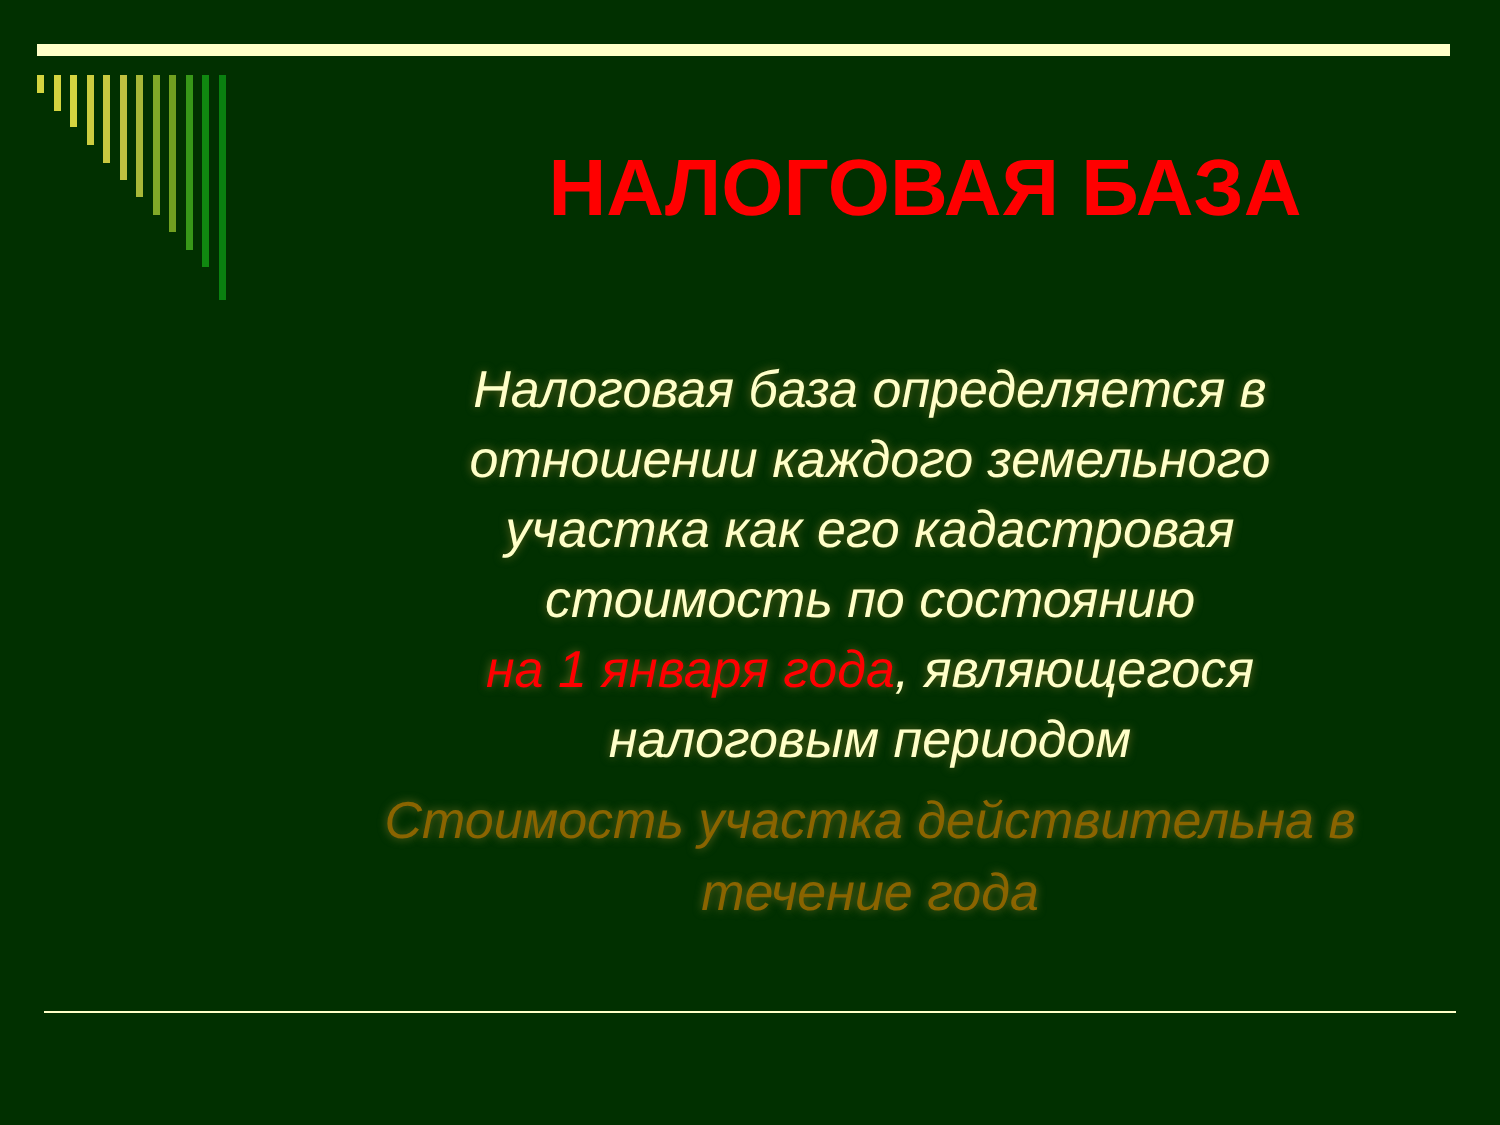НАЛОГОВАЯ БАЗА
Налоговая база определяется в
отношении каждого земельного
участка как его кадастровая
стоимость по состоянию
на 1 января года, являющегося
налоговым периодом
Стоимость участка действительна в
течение года